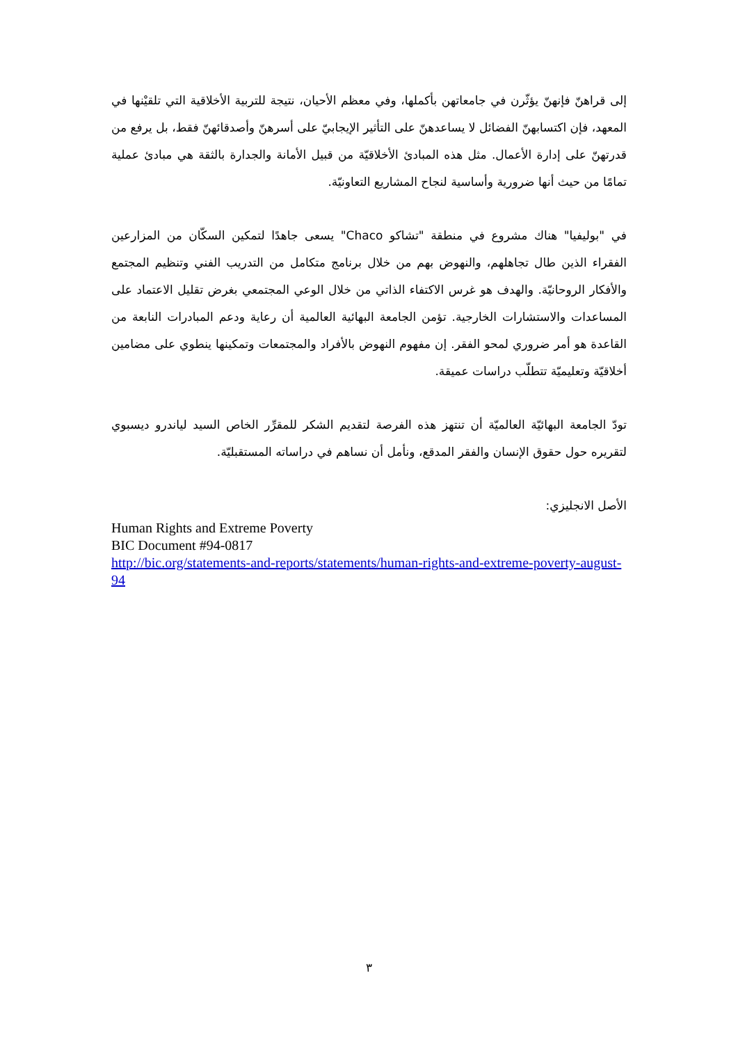إلى قراهنّ فإنهنّ يؤثّرن في جامعاتهن بأكملها، وفي معظم الأحيان، نتيجة للتربية الأخلاقية التي تلقيْنها في المعهد، فإن اكتسابهنّ الفضائل لا يساعدهنّ على التأثير الإيجابيّ على أسرهنّ وأصدقائهنّ فقط، بل يرفع من قدرتهنّ على إدارة الأعمال. مثل هذه المبادئ الأخلاقيّة من قبيل الأمانة والجدارة بالثقة هي مبادئ عملية تمامًا من حيث أنها ضرورية وأساسية لنجاح المشاريع التعاونيّة.
في "بوليفيا" هناك مشروع في منطقة "تشاكو Chaco" يسعى جاهدًا لتمكين السكّان من المزارعين الفقراء الذين طال تجاهلهم، والنهوض بهم من خلال برنامج متكامل من التدريب الفني وتنظيم المجتمع والأفكار الروحانيّة. والهدف هو غرس الاكتفاء الذاتي من خلال الوعي المجتمعي بغرض تقليل الاعتماد على المساعدات والاستشارات الخارجية. تؤمن الجامعة البهائية العالمية أن رعاية ودعم المبادرات النابعة من القاعدة هو أمر ضروري لمحو الفقر. إن مفهوم النهوض بالأفراد والمجتمعات وتمكينها ينطوي على مضامين أخلاقيّة وتعليميّة تتطلّب دراسات عميقة.
تودّ الجامعة البهائيّة العالميّة أن تنتهز هذه الفرصة لتقديم الشكر للمقرِّر الخاص السيد لياندرو ديسبوي لتقريره حول حقوق الإنسان والفقر المدقع، ونأمل أن نساهم في دراساته المستقبليّة.
الأصل الانجليزي:
Human Rights and Extreme Poverty
BIC Document #94-0817
http://bic.org/statements-and-reports/statements/human-rights-and-extreme-poverty-august-94
٣